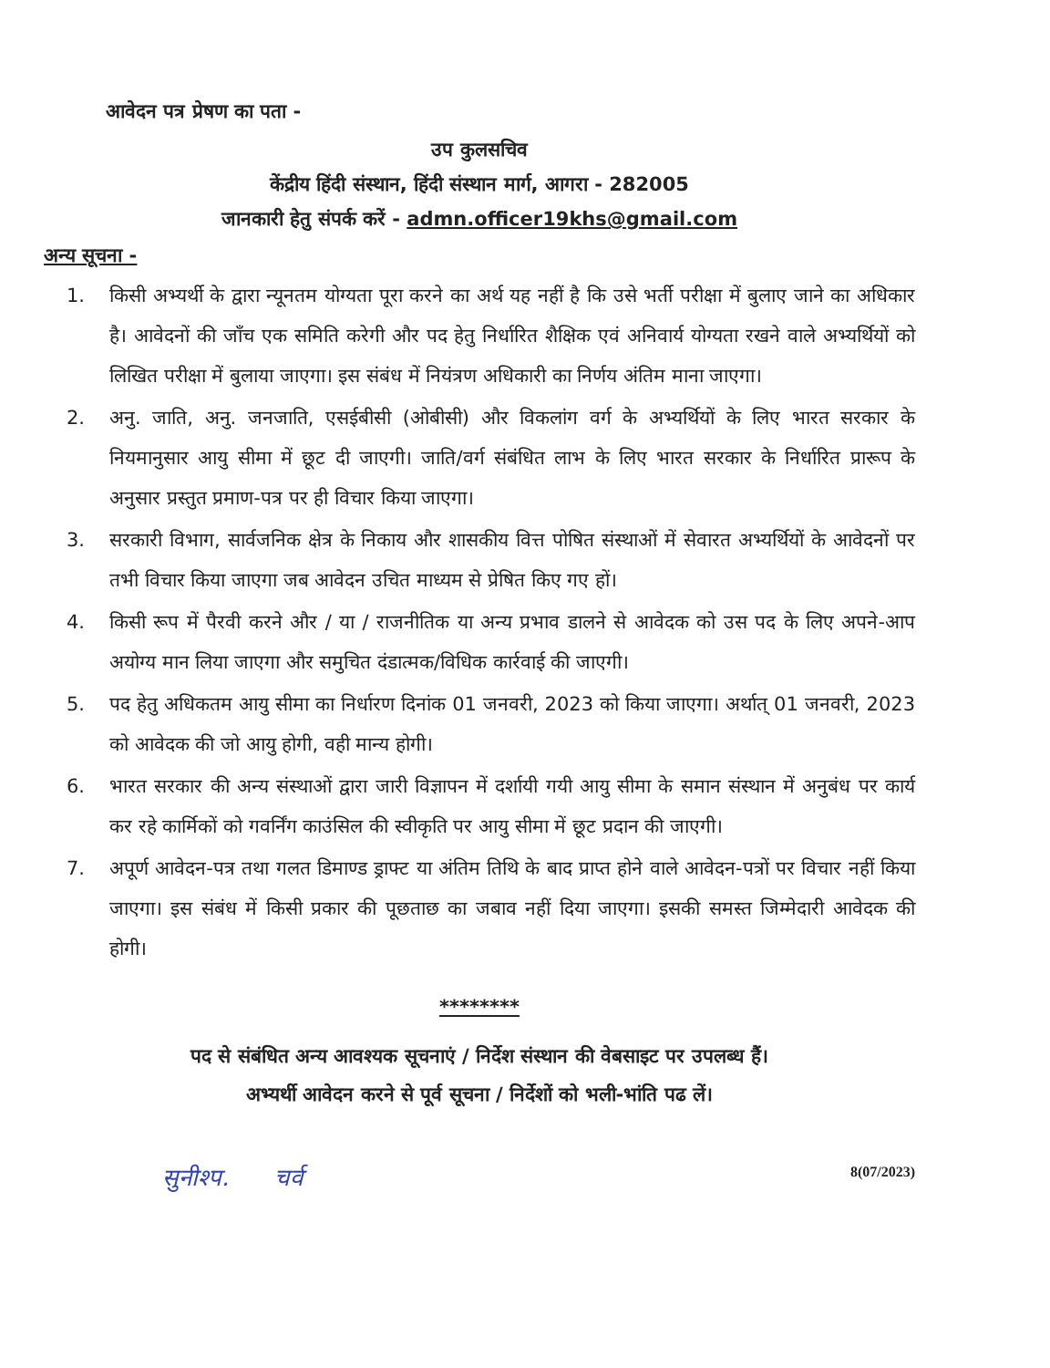आवेदन पत्र प्रेषण का पता -
उप कुलसचिव
केंद्रीय हिंदी संस्थान, हिंदी संस्थान मार्ग, आगरा - 282005
जानकारी हेतु संपर्क करें - admn.officer19khs@gmail.com
अन्य सूचना -
1. किसी अभ्यर्थी के द्वारा न्यूनतम योग्यता पूरा करने का अर्थ यह नहीं है कि उसे भर्ती परीक्षा में बुलाए जाने का अधिकार है। आवेदनों की जाँच एक समिति करेगी और पद हेतु निर्धारित शैक्षिक एवं अनिवार्य योग्यता रखने वाले अभ्यर्थियों को लिखित परीक्षा में बुलाया जाएगा। इस संबंध में नियंत्रण अधिकारी का निर्णय अंतिम माना जाएगा।
2. अनु. जाति, अनु. जनजाति, एसईबीसी (ओबीसी) और विकलांग वर्ग के अभ्यर्थियों के लिए भारत सरकार के नियमानुसार आयु सीमा में छूट दी जाएगी। जाति/वर्ग संबंधित लाभ के लिए भारत सरकार के निर्धारित प्रारूप के अनुसार प्रस्तुत प्रमाण-पत्र पर ही विचार किया जाएगा।
3. सरकारी विभाग, सार्वजनिक क्षेत्र के निकाय और शासकीय वित्त पोषित संस्थाओं में सेवारत अभ्यर्थियों के आवेदनों पर तभी विचार किया जाएगा जब आवेदन उचित माध्यम से प्रेषित किए गए हों।
4. किसी रूप में पैरवी करने और / या / राजनीतिक या अन्य प्रभाव डालने से आवेदक को उस पद के लिए अपने-आप अयोग्य मान लिया जाएगा और समुचित दंडात्मक/विधिक कार्रवाई की जाएगी।
5. पद हेतु अधिकतम आयु सीमा का निर्धारण दिनांक 01 जनवरी, 2023 को किया जाएगा। अर्थात् 01 जनवरी, 2023 को आवेदक की जो आयु होगी, वही मान्य होगी।
6. भारत सरकार की अन्य संस्थाओं द्वारा जारी विज्ञापन में दर्शायी गयी आयु सीमा के समान संस्थान में अनुबंध पर कार्य कर रहे कार्मिकों को गवर्निंग काउंसिल की स्वीकृति पर आयु सीमा में छूट प्रदान की जाएगी।
7. अपूर्ण आवेदन-पत्र तथा गलत डिमाण्ड ड्राफ्ट या अंतिम तिथि के बाद प्राप्त होने वाले आवेदन-पत्रों पर विचार नहीं किया जाएगा। इस संबंध में किसी प्रकार की पूछताछ का जबाव नहीं दिया जाएगा। इसकी समस्त जिम्मेदारी आवेदक की होगी।
********
पद से संबंधित अन्य आवश्यक सूचनाएं / निर्देश संस्थान की वेबसाइट पर उपलब्ध हैं।
अभ्यर्थी आवेदन करने से पूर्व सूचना / निर्देशों को भली-भांति पढ लें।
सुनीश्प. चर्व 8(07/2023)